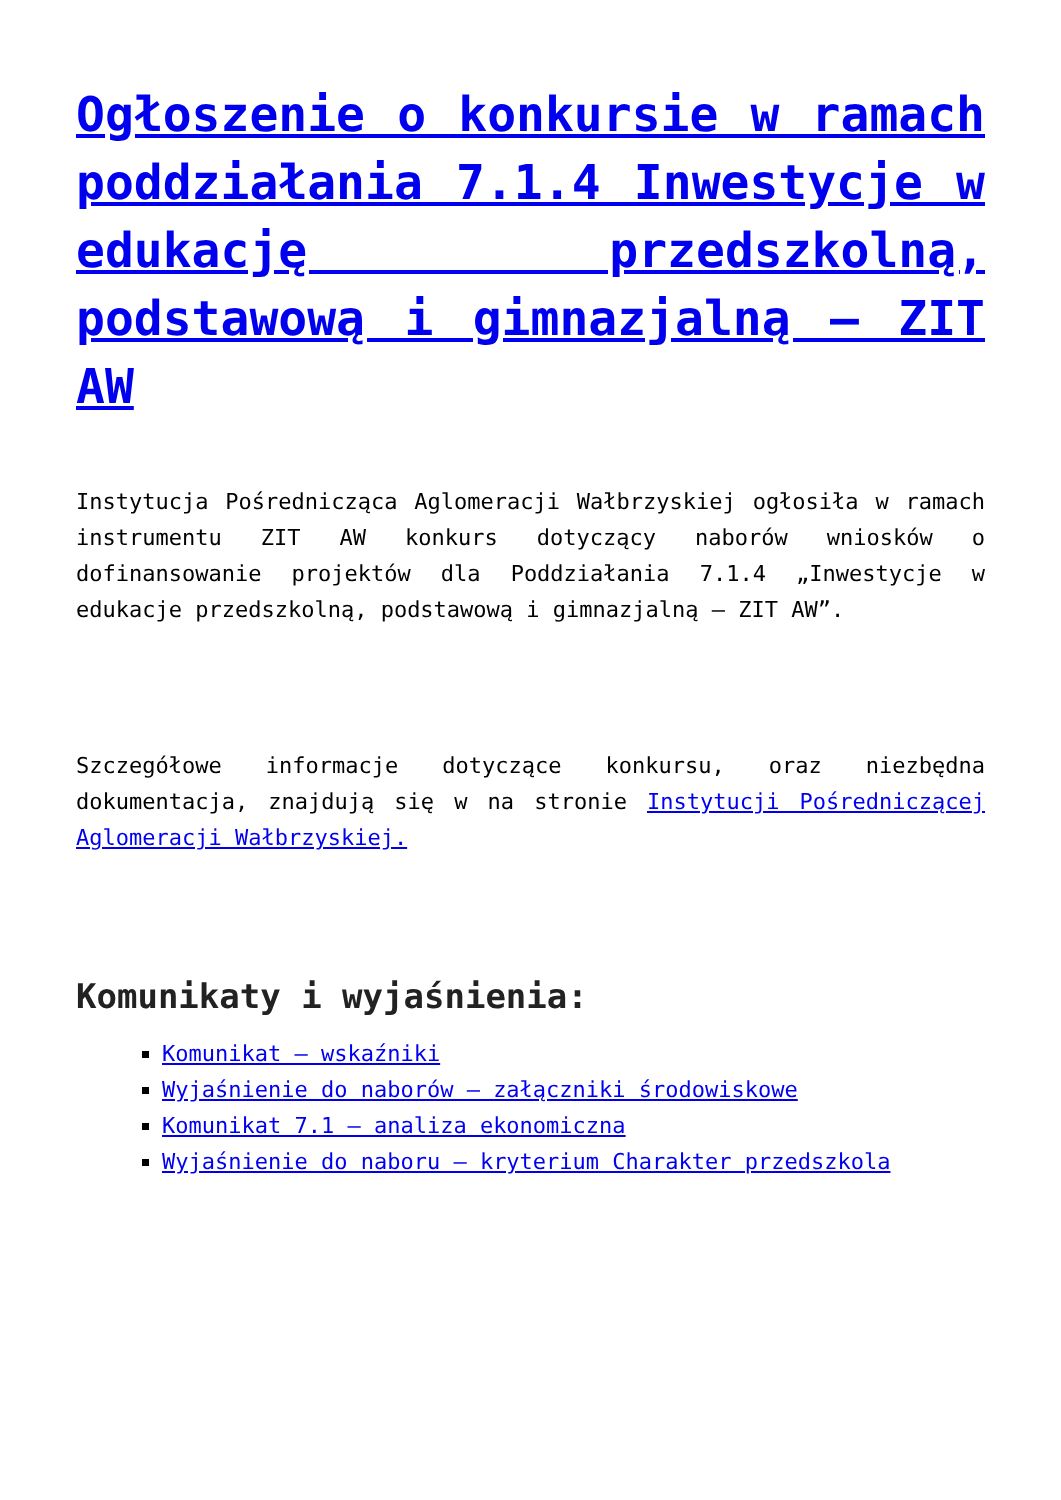Ogłoszenie o konkursie w ramach poddziałania 7.1.4 Inwestycje w edukację przedszkolną, podstawową i gimnazjalną – ZIT AW
Instytucja Pośrednicząca Aglomeracji Wałbrzyskiej ogłosiła w ramach instrumentu ZIT AW konkurs dotyczący naborów wniosków o dofinansowanie projektów dla Poddziałania 7.1.4 „Inwestycje w edukacje przedszkolną, podstawową i gimnazjalną – ZIT AW”.
Szczegółowe informacje dotyczące konkursu, oraz niezbędna dokumentacja, znajdują się w na stronie Instytucji Pośredniczącej Aglomeracji Wałbrzyskiej.
Komunikaty i wyjaśnienia:
Komunikat – wskaźniki
Wyjaśnienie do naborów – załączniki środowiskowe
Komunikat 7.1 – analiza ekonomiczna
Wyjaśnienie do naboru – kryterium Charakter przedszkola